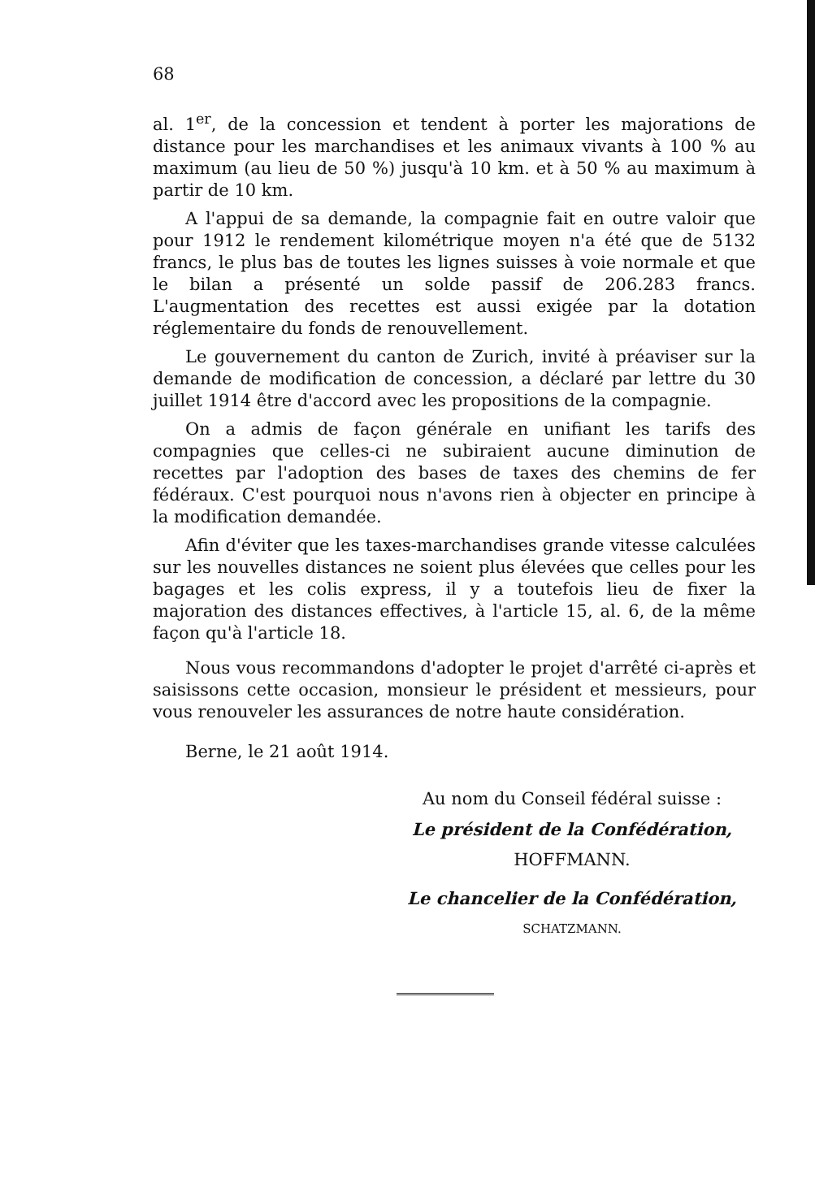68
al. 1<sup>er</sup>, de la concession et tendent à porter les majorations de distance pour les marchandises et les animaux vivants à 100 % au maximum (au lieu de 50 %) jusqu'à 10 km. et à 50 % au maximum à partir de 10 km.
A l'appui de sa demande, la compagnie fait en outre valoir que pour 1912 le rendement kilométrique moyen n'a été que de 5132 francs, le plus bas de toutes les lignes suisses à voie normale et que le bilan a présenté un solde passif de 206.283 francs. L'augmentation des recettes est aussi exigée par la dotation réglementaire du fonds de renouvellement.
Le gouvernement du canton de Zurich, invité à préaviser sur la demande de modification de concession, a déclaré par lettre du 30 juillet 1914 être d'accord avec les propositions de la compagnie.
On a admis de façon générale en unifiant les tarifs des compagnies que celles-ci ne subiraient aucune diminution de recettes par l'adoption des bases de taxes des chemins de fer fédéraux. C'est pourquoi nous n'avons rien à objecter en principe à la modification demandée.
Afin d'éviter que les taxes-marchandises grande vitesse calculées sur les nouvelles distances ne soient plus élevées que celles pour les bagages et les colis express, il y a toutefois lieu de fixer la majoration des distances effectives, à l'article 15, al. 6, de la même façon qu'à l'article 18.
Nous vous recommandons d'adopter le projet d'arrêté ci-après et saisissons cette occasion, monsieur le président et messieurs, pour vous renouveler les assurances de notre haute considération.
Berne, le 21 août 1914.
Au nom du Conseil fédéral suisse :
Le président de la Confédération,
HOFFMANN.
Le chancelier de la Confédération,
SCHATZMANN.